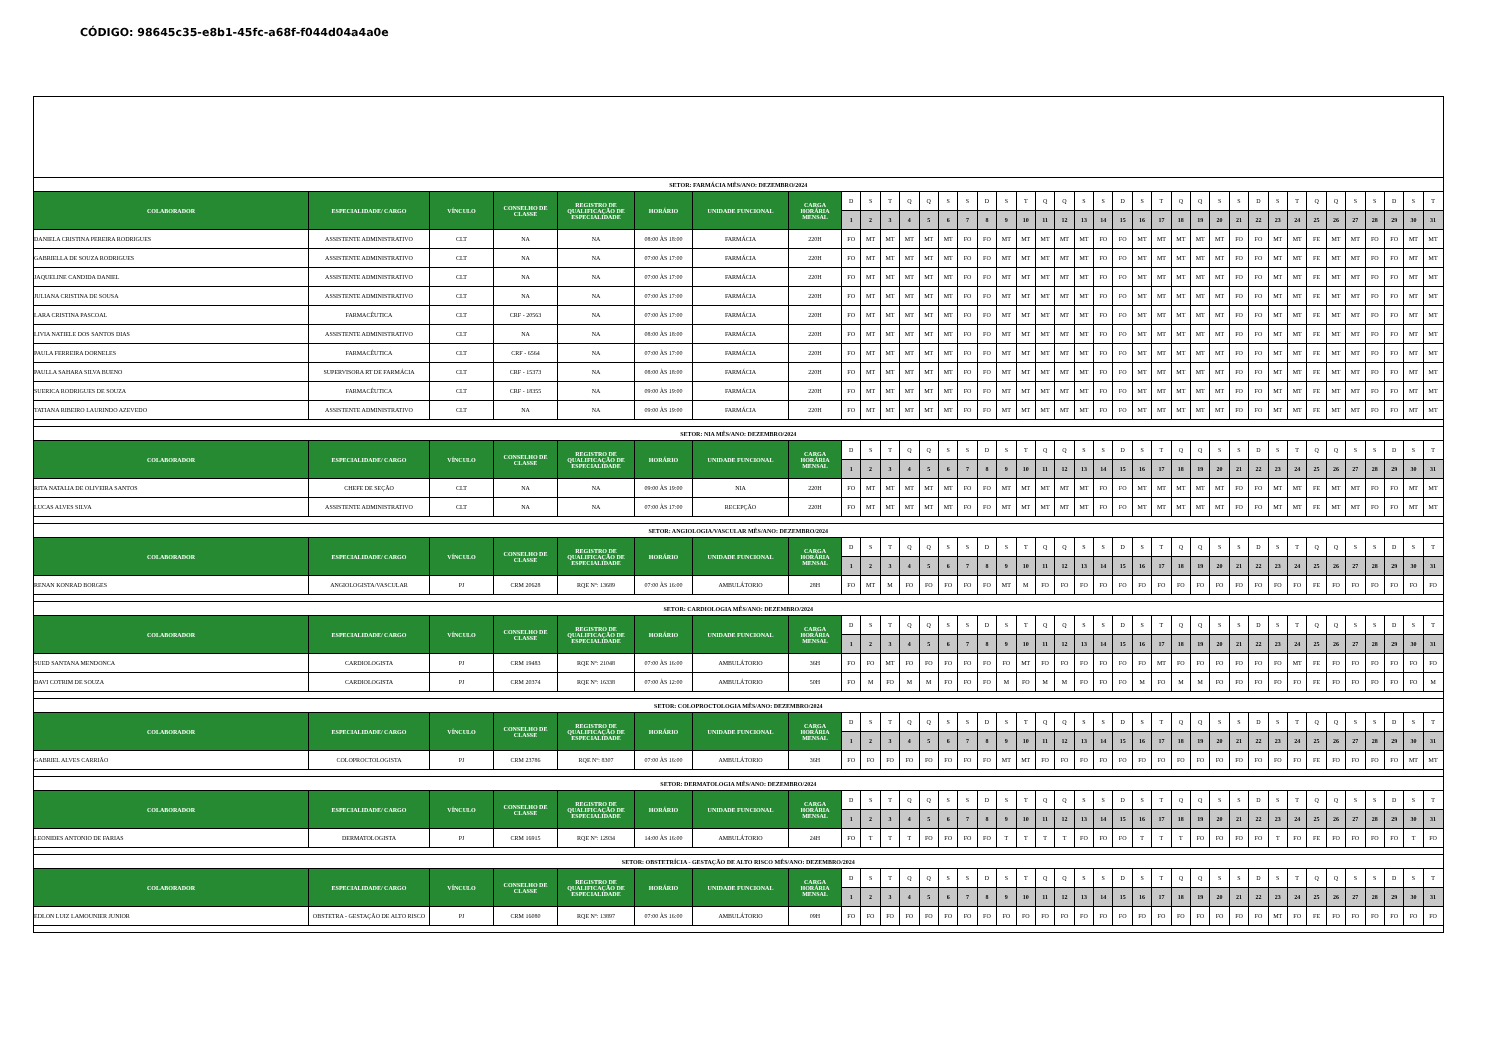CÓDIGO: 98645c35-e8b1-45fc-a68f-f044d04a4a0e
| SETOR: FARMÁCIA MÊS/ANO: DEZEMBRO/2024 | | | | | | | | | | | | | | | | | | | | | | | | | | | | | | | | | | | | | | |
| COLABORADOR | ESPECIALIDADE/ CARGO | VÍNCULO | CONSELHO DE CLASSE | REGISTRO DE QUALIFICAÇÃO DE ESPECIALIDADE | HORÁRIO | UNIDADE FUNCIONAL | CARGA HORÁRIA MENSAL | D | S | T | Q | Q | S | S | D | S | T | Q | Q | S | S | D | S | T | Q | Q | S | S | D | S | T | Q | Q | S | S | D | S | T |
| | | | | | | | | 1 | 2 | 3 | 4 | 5 | 6 | 7 | 8 | 9 | 10 | 11 | 12 | 13 | 14 | 15 | 16 | 17 | 18 | 19 | 20 | 21 | 22 | 23 | 24 | 25 | 26 | 27 | 28 | 29 | 30 | 31 |
| DANIELA CRISTINA PEREIRA RODRIGUES | ASSISTENTE ADMINISTRATIVO | CLT | NA | NA | 08:00 ÀS 18:00 | FARMÁCIA | 220H | FO | MT | MT | MT | MT | MT | FO | FO | MT | MT | MT | MT | MT | FO | FO | MT | MT | MT | MT | MT | FO | FO | MT | MT | FE | MT | MT | FO | FO | MT | MT |
| GABRIELLA DE SOUZA RODRIGUES | ASSISTENTE ADMINISTRATIVO | CLT | NA | NA | 07:00 ÀS 17:00 | FARMÁCIA | 220H | FO | MT | MT | MT | MT | MT | FO | FO | MT | MT | MT | MT | MT | FO | FO | MT | MT | MT | MT | MT | FO | FO | MT | MT | FE | MT | MT | FO | FO | MT | MT |
| JAQUELINE CANDIDA DANIEL | ASSISTENTE ADMINISTRATIVO | CLT | NA | NA | 07:00 ÀS 17:00 | FARMÁCIA | 220H | FO | MT | MT | MT | MT | MT | FO | FO | MT | MT | MT | MT | MT | FO | FO | MT | MT | MT | MT | MT | FO | FO | MT | MT | FE | MT | MT | FO | FO | MT | MT |
| JULIANA CRISTINA DE SOUSA | ASSISTENTE ADMINISTRATIVO | CLT | NA | NA | 07:00 ÀS 17:00 | FARMÁCIA | 220H | FO | MT | MT | MT | MT | MT | FO | FO | MT | MT | MT | MT | MT | FO | FO | MT | MT | MT | MT | MT | FO | FO | MT | MT | FE | MT | MT | FO | FO | MT | MT |
| LARA CRISTINA PASCOAL | FARMACÊUTICA | CLT | CRF - 20563 | NA | 07:00 ÀS 17:00 | FARMÁCIA | 220H | FO | MT | MT | MT | MT | MT | FO | FO | MT | MT | MT | MT | MT | FO | FO | MT | MT | MT | MT | MT | FO | FO | MT | MT | FE | MT | MT | FO | FO | MT | MT |
| LIVIA NATIELE DOS SANTOS DIAS | ASSISTENTE ADMINISTRATIVO | CLT | NA | NA | 08:00 ÀS 18:00 | FARMÁCIA | 220H | FO | MT | MT | MT | MT | MT | FO | FO | MT | MT | MT | MT | MT | FO | FO | MT | MT | MT | MT | MT | FO | FO | MT | MT | FE | MT | MT | FO | FO | MT | MT |
| PAULA FERREIRA DORNELES | FARMACÊUTICA | CLT | CRF - 6564 | NA | 07:00 ÀS 17:00 | FARMÁCIA | 220H | FO | MT | MT | MT | MT | MT | FO | FO | MT | MT | MT | MT | MT | FO | FO | MT | MT | MT | MT | MT | FO | FO | MT | MT | FE | MT | MT | FO | FO | MT | MT |
| PAULLA SAHARA SILVA BUENO | SUPERVISORA RT DE FARMÁCIA | CLT | CRF - 15373 | NA | 08:00 ÀS 18:00 | FARMÁCIA | 220H | FO | MT | MT | MT | MT | MT | FO | FO | MT | MT | MT | MT | MT | FO | FO | MT | MT | MT | MT | MT | FO | FO | MT | MT | FE | MT | MT | FO | FO | MT | MT |
| SUERICA RODRIGUES DE SOUZA | FARMACÊUTICA | CLT | CRF - 18355 | NA | 09:00 ÀS 19:00 | FARMÁCIA | 220H | FO | MT | MT | MT | MT | MT | FO | FO | MT | MT | MT | MT | MT | FO | FO | MT | MT | MT | MT | MT | FO | FO | MT | MT | FE | MT | MT | FO | FO | MT | MT |
| TATIANA RIBEIRO LAURINDO AZEVEDO | ASSISTENTE ADMINISTRATIVO | CLT | NA | NA | 09:00 ÀS 19:00 | FARMÁCIA | 220H | FO | MT | MT | MT | MT | MT | FO | FO | MT | MT | MT | MT | MT | FO | FO | MT | MT | MT | MT | MT | FO | FO | MT | MT | FE | MT | MT | FO | FO | MT | MT |
| SETOR: NIA MÊS/ANO: DEZEMBRO/2024 | | | | | | | | | | | | | | | | | | | | | | | | | | | | | | | | | | | | | | |
| COLABORADOR | ESPECIALIDADE/ CARGO | VÍNCULO | CONSELHO DE CLASSE | REGISTRO DE QUALIFICAÇÃO DE ESPECIALIDADE | HORÁRIO | UNIDADE FUNCIONAL | CARGA HORÁRIA MENSAL | D | S | T | Q | Q | S | S | D | S | T | Q | Q | S | S | D | S | T | Q | Q | S | S | D | S | T | Q | Q | S | S | D | S | T |
| | | | | | | | | 1 | 2 | 3 | 4 | 5 | 6 | 7 | 8 | 9 | 10 | 11 | 12 | 13 | 14 | 15 | 16 | 17 | 18 | 19 | 20 | 21 | 22 | 23 | 24 | 25 | 26 | 27 | 28 | 29 | 30 | 31 |
| RITA NATALIA DE OLIVEIRA SANTOS | CHEFE DE SEÇÃO | CLT | NA | NA | 09:00 ÀS 19:00 | NIA | 220H | FO | MT | MT | MT | MT | MT | FO | FO | MT | MT | MT | MT | MT | FO | FO | MT | MT | MT | MT | MT | FO | FO | MT | MT | FE | MT | MT | FO | FO | MT | MT |
| LUCAS ALVES SILVA | ASSISTENTE ADMINISTRATIVO | CLT | NA | NA | 07:00 ÀS 17:00 | RECEPÇÃO | 220H | FO | MT | MT | MT | MT | MT | FO | FO | MT | MT | MT | MT | MT | FO | FO | MT | MT | MT | MT | MT | FO | FO | MT | MT | FE | MT | MT | FO | FO | MT | MT |
| SETOR: ANGIOLOGIA/VASCULAR MÊS/ANO: DEZEMBRO/2024 | | | | | | | | | | | | | | | | | | | | | | | | | | | | | | | | | | | | | | |
| COLABORADOR | ESPECIALIDADE/ CARGO | VÍNCULO | CONSELHO DE CLASSE | REGISTRO DE QUALIFICAÇÃO DE ESPECIALIDADE | HORÁRIO | UNIDADE FUNCIONAL | CARGA HORÁRIA MENSAL | D | S | T | Q | Q | S | S | D | S | T | Q | Q | S | S | D | S | T | Q | Q | S | S | D | S | T | Q | Q | S | S | D | S | T |
| | | | | | | | | 1 | 2 | 3 | 4 | 5 | 6 | 7 | 8 | 9 | 10 | 11 | 12 | 13 | 14 | 15 | 16 | 17 | 18 | 19 | 20 | 21 | 22 | 23 | 24 | 25 | 26 | 27 | 28 | 29 | 30 | 31 |
| RENAN KONRAD BORGES | ANGIOLOGISTA/VASCULAR | PJ | CRM 20628 | RQE Nº: 13689 | 07:00 ÀS 16:00 | AMBULÁTORIO | 28H | FO | MT | M | FO | FO | FO | FO | FO | MT | M | FO | FO | FO | FO | FO | FO | FO | FO | FO | FO | FO | FO | FO | FO | FE | FO | FO | FO | FO | FO | FO |
| SETOR: CARDIOLOGIA MÊS/ANO: DEZEMBRO/2024 | | | | | | | | | | | | | | | | | | | | | | | | | | | | | | | | | | | | | | |
| COLABORADOR | ESPECIALIDADE/ CARGO | VÍNCULO | CONSELHO DE CLASSE | REGISTRO DE QUALIFICAÇÃO DE ESPECIALIDADE | HORÁRIO | UNIDADE FUNCIONAL | CARGA HORÁRIA MENSAL | D | S | T | Q | Q | S | S | D | S | T | Q | Q | S | S | D | S | T | Q | Q | S | S | D | S | T | Q | Q | S | S | D | S | T |
| | | | | | | | | 1 | 2 | 3 | 4 | 5 | 6 | 7 | 8 | 9 | 10 | 11 | 12 | 13 | 14 | 15 | 16 | 17 | 18 | 19 | 20 | 21 | 22 | 23 | 24 | 25 | 26 | 27 | 28 | 29 | 30 | 31 |
| SUED SANTANA MENDONCA | CARDIOLOGISTA | PJ | CRM 19483 | RQE Nº: 21048 | 07:00 ÀS 16:00 | AMBULÁTORIO | 36H | FO | FO | MT | FO | FO | FO | FO | FO | FO | MT | FO | FO | FO | FO | FO | FO | MT | FO | FO | FO | FO | FO | FO | MT | FE | FO | FO | FO | FO | FO | FO |
| DAVI COTRIM DE SOUZA | CARDIOLOGISTA | PJ | CRM 20374 | RQE Nº: 16338 | 07:00 ÀS 12:00 | AMBULÁTORIO | 50H | FO | M | FO | M | M | FO | FO | FO | M | FO | M | M | FO | FO | FO | M | FO | M | M | FO | FO | FO | FO | FO | FE | FO | FO | FO | FO | FO | M |
| SETOR: COLOPROCTOLOGIA MÊS/ANO: DEZEMBRO/2024 | | | | | | | | | | | | | | | | | | | | | | | | | | | | | | | | | | | | | | |
| COLABORADOR | ESPECIALIDADE/ CARGO | VÍNCULO | CONSELHO DE CLASSE | REGISTRO DE QUALIFICAÇÃO DE ESPECIALIDADE | HORÁRIO | UNIDADE FUNCIONAL | CARGA HORÁRIA MENSAL | D | S | T | Q | Q | S | S | D | S | T | Q | Q | S | S | D | S | T | Q | Q | S | S | D | S | T | Q | Q | S | S | D | S | T |
| | | | | | | | | 1 | 2 | 3 | 4 | 5 | 6 | 7 | 8 | 9 | 10 | 11 | 12 | 13 | 14 | 15 | 16 | 17 | 18 | 19 | 20 | 21 | 22 | 23 | 24 | 25 | 26 | 27 | 28 | 29 | 30 | 31 |
| GABRIEL ALVES CARRIÃO | COLOPROCTOLOGISTA | PJ | CRM 23786 | RQE Nº: 8307 | 07:00 ÀS 16:00 | AMBULÁTORIO | 36H | FO | FO | FO | FO | FO | FO | FO | FO | MT | MT | FO | FO | FO | FO | FO | FO | FO | FO | FO | FO | FO | FO | FO | FO | FE | FO | FO | FO | FO | MT | MT |
| SETOR: DERMATOLOGIA MÊS/ANO: DEZEMBRO/2024 | | | | | | | | | | | | | | | | | | | | | | | | | | | | | | | | | | | | | | |
| COLABORADOR | ESPECIALIDADE/ CARGO | VÍNCULO | CONSELHO DE CLASSE | REGISTRO DE QUALIFICAÇÃO DE ESPECIALIDADE | HORÁRIO | UNIDADE FUNCIONAL | CARGA HORÁRIA MENSAL | D | S | T | Q | Q | S | S | D | S | T | Q | Q | S | S | D | S | T | Q | Q | S | S | D | S | T | Q | Q | S | S | D | S | T |
| | | | | | | | | 1 | 2 | 3 | 4 | 5 | 6 | 7 | 8 | 9 | 10 | 11 | 12 | 13 | 14 | 15 | 16 | 17 | 18 | 19 | 20 | 21 | 22 | 23 | 24 | 25 | 26 | 27 | 28 | 29 | 30 | 31 |
| LEONIDES ANTONIO DE FARIAS | DERMATOLOGISTA | PJ | CRM 16915 | RQE Nº: 12934 | 14:00 ÀS 16:00 | AMBULÁTORIO | 24H | FO | T | T | T | FO | FO | FO | FO | T | T | T | T | FO | FO | FO | T | T | T | FO | FO | FO | FO | T | FO | FE | FO | FO | FO | FO | T | FO |
| SETOR: OBSTETRÍCIA - GESTAÇÃO DE ALTO RISCO MÊS/ANO: DEZEMBRO/2024 | | | | | | | | | | | | | | | | | | | | | | | | | | | | | | | | | | | | | | |
| COLABORADOR | ESPECIALIDADE/ CARGO | VÍNCULO | CONSELHO DE CLASSE | REGISTRO DE QUALIFICAÇÃO DE ESPECIALIDADE | HORÁRIO | UNIDADE FUNCIONAL | CARGA HORÁRIA MENSAL | D | S | T | Q | Q | S | S | D | S | T | Q | Q | S | S | D | S | T | Q | Q | S | S | D | S | T | Q | Q | S | S | D | S | T |
| | | | | | | | | 1 | 2 | 3 | 4 | 5 | 6 | 7 | 8 | 9 | 10 | 11 | 12 | 13 | 14 | 15 | 16 | 17 | 18 | 19 | 20 | 21 | 22 | 23 | 24 | 25 | 26 | 27 | 28 | 29 | 30 | 31 |
| EDLON LUIZ LAMOUNIER JUNIOR | OBSTETRA - GESTAÇÃO DE ALTO RISCO | PJ | CRM 16080 | RQE Nº: 13897 | 07:00 ÀS 16:00 | AMBULÁTORIO | 09H | FO | FO | FO | FO | FO | FO | FO | FO | FO | FO | FO | FO | FO | FO | FO | FO | FO | FO | FO | FO | FO | FO | MT | FO | FE | FO | FO | FO | FO | FO | FO |